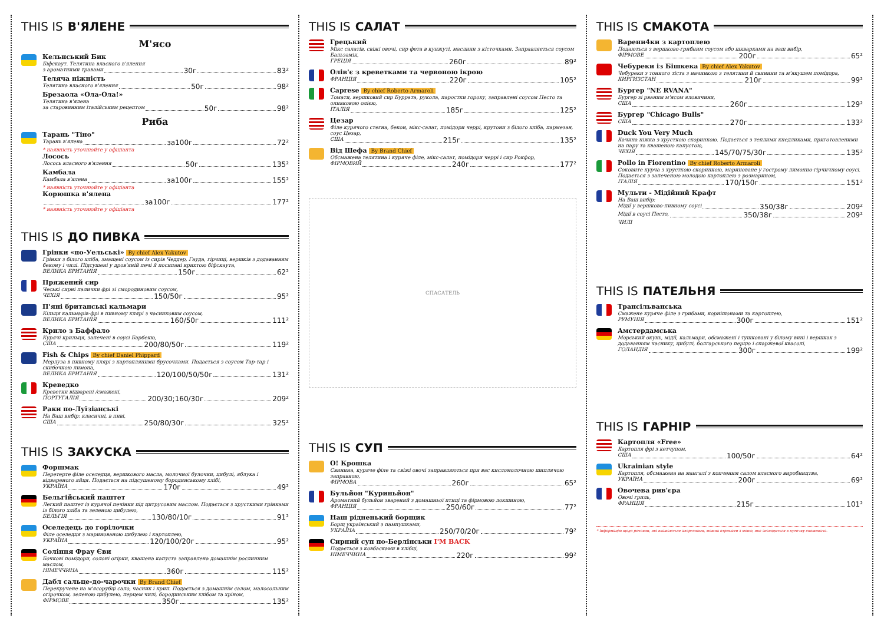THIS IS В'ЯЛЕНЕ
М'ясо
Кельнський Бик
Біфскаут. Телятина власного в'ялення
з ароматними травами 30г 83²
Теляча ніжність
Телятина власного в'ялення 50г 98²
Брезаола «Ола-Ола!»
Телятина в'ялена
за старовинним італійським рецептом 50г 98²
Риба
Тарань "Тіно"
Тарань в'ялена за100г 72²
* наявність уточнюйте у офіціанта
Лосось
Лосось власного в'ялення 50г 135²
Камбала
Камбала в'ялена за100г 155²
* наявність уточнюйте у офіціанта
Корюшка в'ялена
за100г 177²
* наявність уточнюйте у офіціанта
THIS IS ДО ПИВКА
Грінки «по-Уельські» By chief Alex Yakutov
Грінки з білого хліба, змащені соусом із сирів Чеддер, Гауда, гірчиці, вершків з додаванням бекону і чилі. Підсушені у дров'яній печі й посипані крихтою біфскаута,
ВЕЛИКА БРИТАНІЯ 150г 62²
Пряжений сир
Чеські сирні палички фрі зі смородиновим соусом,
ЧЕХІЯ 150/50г 95²
П'яні британські кальмари
Кільця кальмарів-фрі в пивному клярі з часниковим соусом,
ВЕЛИКА БРИТАНІЯ 160/50г 111²
Крило з Баффало
Курячі крильця, запечені в соусі Барбекю,
США 200/80/50г 119²
Fish & Chips By chief Daniel Phippard
Мерлуза в пивному клярі з картопляними брусочками. Подається з соусом Тар-тар і скибочкою лимона,
ВЕЛИКА БРИТАНІЯ 120/100/50/50г 131²
Креведко
Креветки відварені /смажені,
ПОРТУГАЛІЯ 200/30;160/30г 209²
Раки по-Луїзіанські
На Ваш вибір: класичні, в пиві,
США 250/80/30г 325²
THIS IS ЗАКУСКА
Форшмак
Перетерте філе оселедця, вершкового масла, молочної булочки, цибулі, яблука і відвареного яйця. Подається на підсушеному бородинському хлібі,
УКРАЇНА 170г 49²
Бельгійський паштет
Легкий паштет із курячої печінки під цитрусовим маслом. Подається з хрусткими грінками із білого хліба та зеленою цибулею,
БЕЛЬГІЯ 130/80/10г 91²
Оселедець до горілочки
Філе оселедця з маринованою цибулею і картоплею,
УКРАЇНА 120/100/20г 95²
Соління Фрау Єви
Бочкові помідори, солоні огірки, квашена капуста заправлена домашнім рослинним маслом,
НІМЕЧЧИНА 360г 115²
Дабл сальце-до-чарочки By Brand Chief
Перекручене на м'ясорубці сало, часник і крип. Подається з домашнім салом, малосольним огірочком, зеленою цибулею, перцем чилі, бородинським хлібом та хріном,
ФІРМОВЕ 350г 135²
THIS IS САЛАТ
Грецький
Мікс салатів, свіжі овочі, сир фета в кунжуті, маслини з кісточками. Заправляється соусом Бальзамік,
ГРЕЦІЯ 260г 89²
Олів'є з креветками та червоною ікрою
ФРАНЦІЯ 220г 105²
Caprese By chief Roberto Armaroli
Томати, вершковий сир Буррата, рукола, паростки гороху, заправлені соусом Песто та оливковою олією,
ІТАЛІЯ 185г 125²
Цезар
Філе курячого стегна, бекон, мікс-салат, помідори черрі, крутони з білого хліба, пармезан, соус Цезар,
США 215г 135²
Від Шефа By Brand Chief
Обсмажена телятина і куряче філе, мікс-салат, помідори черрі і сир Рокфор,
ФІРМОВИЙ 240г 177²
СПАСАТЕЛЬ
THIS IS СУП
О! Крошка
Свинина, куряче філе та свіжі овочі заправляються при вас кисломолочною шиплячою заправкою,
ФІРМОВА 260г 65²
Бульйон "Куриньйон"
Ароматний бульйон зварений з домашньої птиці та фірмовою локшиною,
ФРАНЦІЯ 250/60г 77²
Наш рідненький борщик
Борщ український з пампушками,
УКРАЇНА 250/70/20г 79²
Сирний суп по-Берлінськи I'M BACK
Подається з ковбасками в хлібці,
НІМЕЧЧИНА 220г 99²
THIS IS СМАКОТА
Варени4ки з картоплею
Подаються з вершково-грибним соусом або шкварками на ваш вибір,
ФІРМОВЕ 200г 65²
Чебуреки із Бішкека By chief Alex Yakutov
Чебуреки з тонкого тіста з начинкою з телятини й свинини та м'якушем помідора,
КИРГИЗСТАН 210г 99²
Бургер "NE RVANA"
Бургер зі рваним м'ясом яловичини,
США 260г 129²
Бургер "Chicago Bulls"
США 270г 133²
Duck You Very Much
Качина ніжка з хрусткою скоринкою. Подається з теплими кнедликами, приготовленими на пару та квашеною капустою,
ЧЕХІЯ 145/70/75/30г 135²
Pollo in Fiorentino By chief Roberto Armaroli
Соковите курча з хрусткою скоринкою, мариноване у гострому лимонно-гірчичному соусі. Подається з запеченою молодою картоплею з розмарином,
ІТАЛІЯ 170/150г 151²
Мульти - Мідійний Крафт
На Ваш вибір:
Мідії у вершково-пивному соусі 350/38г 209²
Мідії в соусі Песто, 350/38г 209²
ЧИЛІ
THIS IS ПАТЕЛЬНЯ
Трансільванська
Смажене куряче філе з грибами, корнішонами та картоплею,
РУМУНІЯ 300г 151²
Амстердамська
Морський окунь, мідії, кальмари, обсмажені і тушковані у білому вині і вершках з додаванням часнику, цибулі, болгарського перцю і спаржевої квасолі,
ГОЛАНДІЯ 300г 199²
THIS IS ГАРНІР
Картопля «Free»
Картопля фрі з кетчупом,
США 100/50г 64²
Ukrainian style
Картопля, обсмажена на мангалі з копченим салом власного виробництва,
УКРАЇНА 200г 69²
Овочева рив'єра
Овочі гриль,
ФРАНЦІЯ 215г 101²
* Інформацію щодо речовин, які вважаються алергенами, можна отримати з меню, яке знаходиться в куточку споживача.